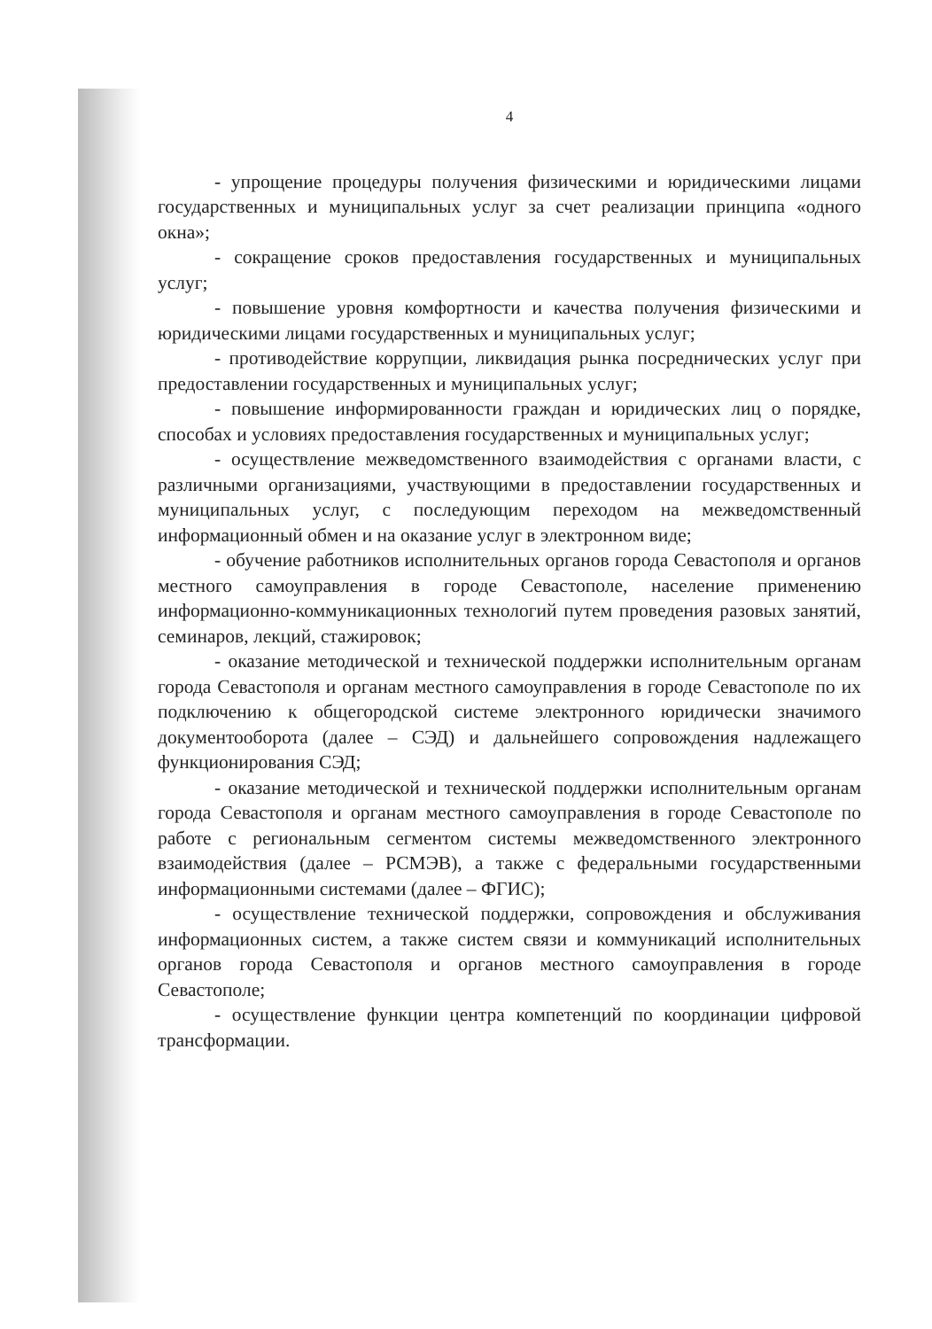4
- упрощение процедуры получения физическими и юридическими лицами государственных и муниципальных услуг за счет реализации принципа «одного окна»;
- сокращение сроков предоставления государственных и муниципальных услуг;
- повышение уровня комфортности и качества получения физическими и юридическими лицами государственных и муниципальных услуг;
- противодействие коррупции, ликвидация рынка посреднических услуг при предоставлении государственных и муниципальных услуг;
- повышение информированности граждан и юридических лиц о порядке, способах и условиях предоставления государственных и муниципальных услуг;
- осуществление межведомственного взаимодействия с органами власти, с различными организациями, участвующими в предоставлении государственных и муниципальных услуг, с последующим переходом на межведомственный информационный обмен и на оказание услуг в электронном виде;
- обучение работников исполнительных органов города Севастополя и органов местного самоуправления в городе Севастополе, население применению информационно-коммуникационных технологий путем проведения разовых занятий, семинаров, лекций, стажировок;
- оказание методической и технической поддержки исполнительным органам города Севастополя и органам местного самоуправления в городе Севастополе по их подключению к общегородской системе электронного юридически значимого документооборота (далее – СЭД) и дальнейшего сопровождения надлежащего функционирования СЭД;
- оказание методической и технической поддержки исполнительным органам города Севастополя и органам местного самоуправления в городе Севастополе по работе с региональным сегментом системы межведомственного электронного взаимодействия (далее – РСМЭВ), а также с федеральными государственными информационными системами (далее – ФГИС);
- осуществление технической поддержки, сопровождения и обслуживания информационных систем, а также систем связи и коммуникаций исполнительных органов города Севастополя и органов местного самоуправления в городе Севастополе;
- осуществление функции центра компетенций по координации цифровой трансформации.